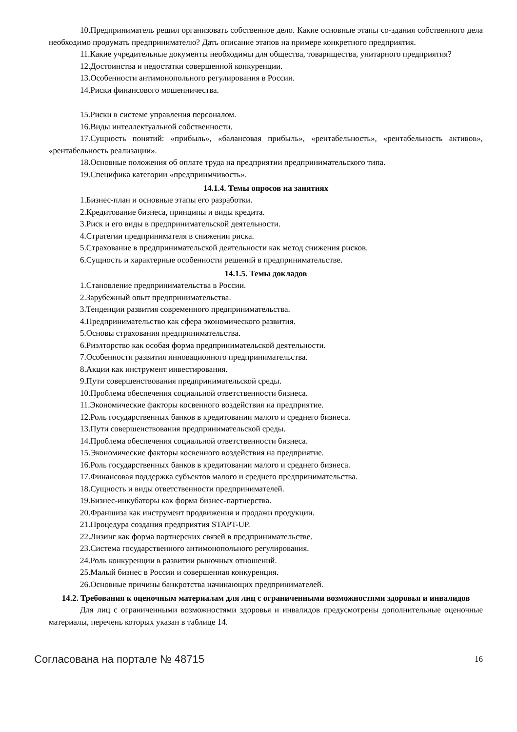10.Предприниматель решил организовать собственное дело. Какие основные этапы со-здания собственного дела необходимо продумать предпринимателю? Дать описание этапов на примере конкретного предприятия.
11.Какие учредительные документы необходимы для общества, товарищества, унитарного предприятия?
12.Достоинства и недостатки совершенной конкуренции.
13.Особенности антимонопольного регулирования в России.
14.Риски финансового мошенничества.
15.Риски в системе управления персоналом.
16.Виды интеллектуальной собственности.
17.Сущность понятий: «прибыль», «балансовая прибыль», «рентабельность», «рентабельность активов», «рентабельность реализации».
18.Основные положения об оплате труда на предприятии предпринимательского типа.
19.Специфика категории «предприимчивость».
14.1.4. Темы опросов на занятиях
1.Бизнес-план и основные этапы его разработки.
2.Кредитование бизнеса, принципы и виды кредита.
3.Риск и его виды в предпринимательской деятельности.
4.Стратегии предпринимателя в снижении риска.
5.Страхование в предпринимательской деятельности как метод снижения рисков.
6.Сущность и характерные особенности решений в предпринимательстве.
14.1.5. Темы докладов
1.Становление предпринимательства в России.
2.Зарубежный опыт предпринимательства.
3.Тенденции развития современного предпринимательства.
4.Предпринимательство как сфера экономического развития.
5.Основы страхования предпринимательства.
6.Риэлторство как особая форма предпринимательской деятельности.
7.Особенности развития инновационного предпринимательства.
8.Акции как инструмент инвестирования.
9.Пути совершенствования предпринимательской среды.
10.Проблема обеспечения социальной ответственности бизнеса.
11.Экономические факторы косвенного воздействия на предприятие.
12.Роль государственных банков в кредитовании малого и среднего бизнеса.
13.Пути совершенствования предпринимательской среды.
14.Проблема обеспечения социальной ответственности бизнеса.
15.Экономические факторы косвенного воздействия на предприятие.
16.Роль государственных банков в кредитовании малого и среднего бизнеса.
17.Финансовая поддержка субъектов малого и среднего предпринимательства.
18.Сущность и виды ответственности предпринимателей.
19.Бизнес-инкубаторы как форма бизнес-партнерства.
20.Франшиза как инструмент продвижения и продажи продукции.
21.Процедура создания предприятия STAPT-UP.
22.Лизинг как форма партнерских связей в предпринимательстве.
23.Система государственного антимонопольного регулирования.
24.Роль конкуренции в развитии рыночных отношений.
25.Малый бизнес в России и совершенная конкуренция.
26.Основные причины банкротства начинающих предпринимателей.
14.2. Требования к оценочным материалам для лиц с ограниченными возможностями здоровья и инвалидов
Для лиц с ограниченными возможностями здоровья и инвалидов предусмотрены дополнительные оценочные материалы, перечень которых указан в таблице 14.
Согласована на портале № 48715 16